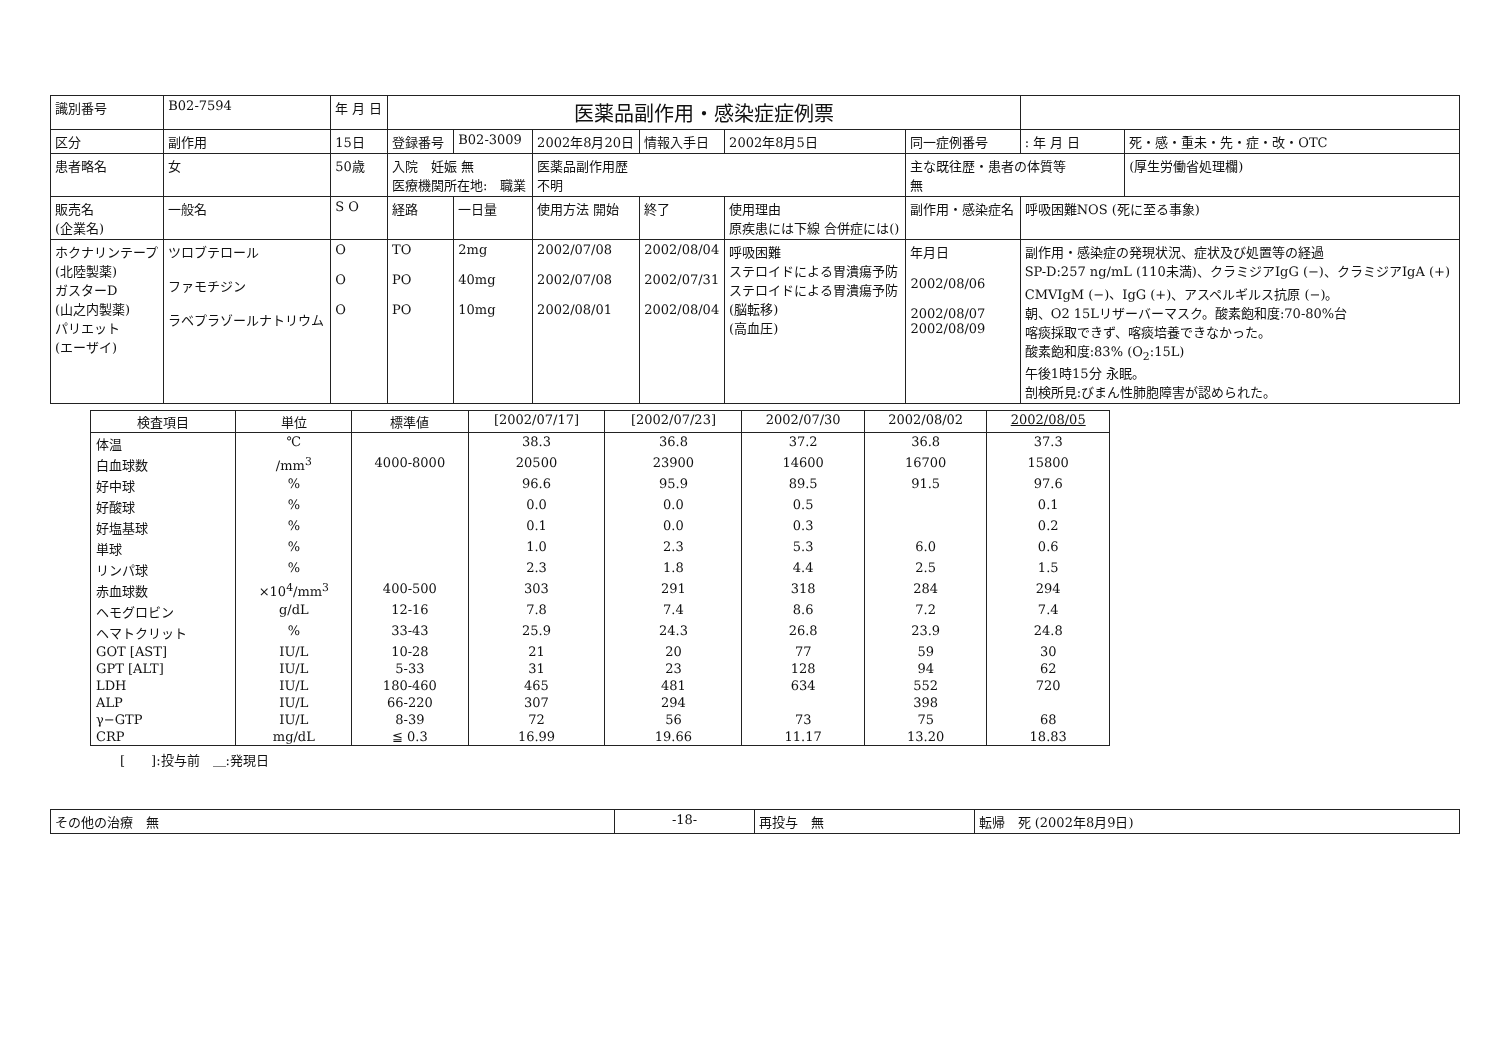| 識別番号 | B02-7594 | 年 月 日 | 医薬品副作用・感染症症例票 | | | | | | | |
| 区分 | 副作用 | 15日 | 登録番号 | B02-3009 | 2002年8月20日 | 情報入手日 | 2002年8月5日 | 同一症例番号 | : 年 月 日 | 死・感・重未・先・症・改・OTC |
| 患者略名 | 女 | 50歳 | 入院 妊娠 無 医療機関所在地: 職業 | | 医薬品副作用歴 不明 | | | 主な既往歴・患者の体質等 無 | | (厚生労働省処理欄) |
| 販売名 (企業名) | 一般名 | S O | 経路 | 一日量 | 使用方法 開始 | 終了 | 使用理由 原疾患には下線 合併症には() | 副作用・感染症名 | 呼吸困難NOS (死に至る事象) | |
| ホクナリンテープ (北陸製薬) ガスターD (山之内製薬) パリエット (エーザイ) | ツロブテロール ファモチジン ラベプラゾールナトリウム | O O O | TO PO PO | 2mg 40mg 10mg | 2002/07/08 2002/07/08 2002/08/01 | 2002/08/04 2002/07/31 2002/08/04 | 呼吸困難 ステロイドによる胃潰瘍予防 ステロイドによる胃潰瘍予防 (脳転移) (高血圧) | 年月日 2002/08/06 2002/08/07 2002/08/09 | 副作用・感染症の発現状況、症状及び処置等の経過 SP-D:257 ng/mL (110未満)、クラミジアIgG (−)、クラミジアIgA (+) CMVIgM (−)、IgG (+)、アスペルギルス抗原 (−)。 朝、O2 15Lリザーバーマスク。酸素飽和度:70-80%台 喀痰採取できず、喀痰培養できなかった。 酸素飽和度:83% (O<sub>2</sub>:15L) 午後1時15分 永眠。 剖検所見:びまん性肺胞障害が認められた。 | |
| 検査項目 | 単位 | 標準値 | [2002/07/17] | [2002/07/23] | 2002/07/30 | 2002/08/02 | 2002/08/05 |
| --- | --- | --- | --- | --- | --- | --- | --- |
| 体温 | ℃ | | 38.3 | 36.8 | 37.2 | 36.8 | 37.3 |
| 白血球数 | /mm<sup>3</sup> | 4000-8000 | 20500 | 23900 | 14600 | 16700 | 15800 |
| 好中球 | % | | 96.6 | 95.9 | 89.5 | 91.5 | 97.6 |
| 好酸球 | % | | 0.0 | 0.0 | 0.5 | | 0.1 |
| 好塩基球 | % | | 0.1 | 0.0 | 0.3 | | 0.2 |
| 単球 | % | | 1.0 | 2.3 | 5.3 | 6.0 | 0.6 |
| リンパ球 | % | | 2.3 | 1.8 | 4.4 | 2.5 | 1.5 |
| 赤血球数 | ×10<sup>4</sup>/mm<sup>3</sup> | 400-500 | 303 | 291 | 318 | 284 | 294 |
| ヘモグロビン | g/dL | 12-16 | 7.8 | 7.4 | 8.6 | 7.2 | 7.4 |
| ヘマトクリット | % | 33-43 | 25.9 | 24.3 | 26.8 | 23.9 | 24.8 |
| GOT [AST] | IU/L | 10-28 | 21 | 20 | 77 | 59 | 30 |
| GPT [ALT] | IU/L | 5-33 | 31 | 23 | 128 | 94 | 62 |
| LDH | IU/L | 180-460 | 465 | 481 | 634 | 552 | 720 |
| ALP | IU/L | 66-220 | 307 | 294 | | 398 | |
| γ−GTP | IU/L | 8-39 | 72 | 56 | 73 | 75 | 68 |
| CRP | mg/dL | ≦ 0.3 | 16.99 | 19.66 | 11.17 | 13.20 | 18.83 |
[　　]:投与前　＿:発現日
| その他の治療 無 | -18- | 再投与 無 | 転帰 死 (2002年8月9日) |